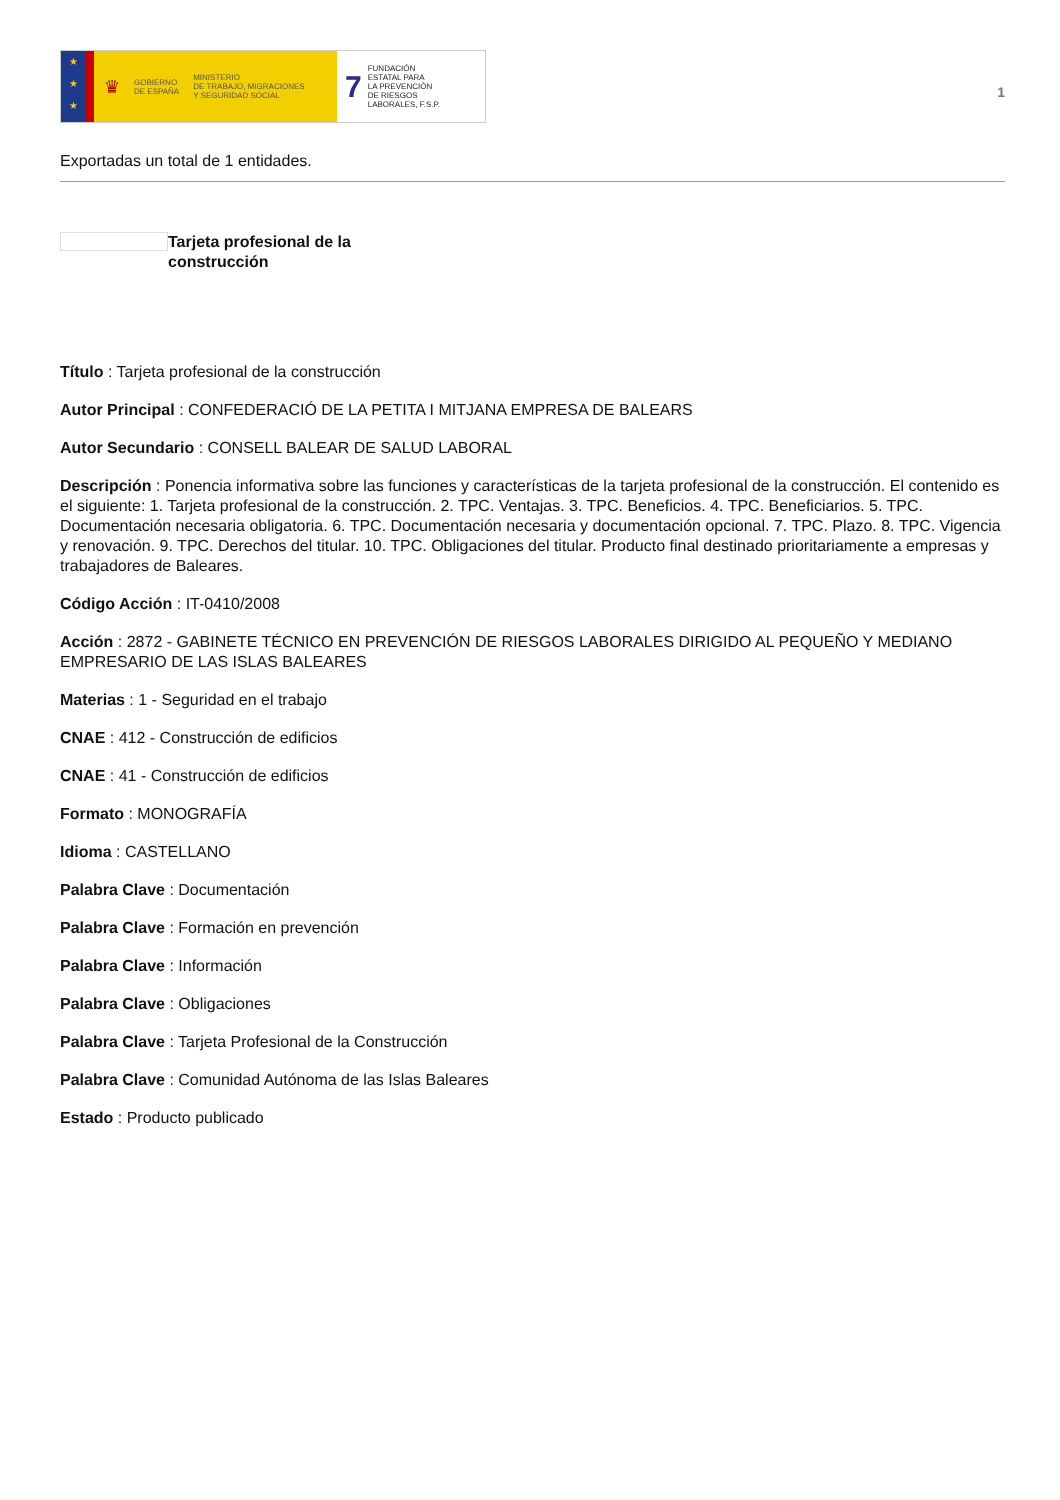★
★
★
♛ GOBIERNO
DE ESPAÑA MINISTERIO
DE TRABAJO, MIGRACIONES
Y SEGURIDAD SOCIAL
7 FUNDACIÓN
ESTATAL PARA
LA PREVENCIÓN
DE RIESGOS
LABORALES, F.S.P.
1
Exportadas un total de 1 entidades.
Tarjeta profesional de la
construcción
Título : Tarjeta profesional de la construcción
Autor Principal : CONFEDERACIÓ DE LA PETITA I MITJANA EMPRESA DE BALEARS
Autor Secundario : CONSELL BALEAR DE SALUD LABORAL
Descripción : Ponencia informativa sobre las funciones y características de la tarjeta profesional de la construcción. El contenido es el siguiente: 1. Tarjeta profesional de la construcción. 2. TPC. Ventajas. 3. TPC. Beneficios. 4. TPC. Beneficiarios. 5. TPC. Documentación necesaria obligatoria. 6. TPC. Documentación necesaria y documentación opcional. 7. TPC. Plazo. 8. TPC. Vigencia y renovación. 9. TPC. Derechos del titular. 10. TPC. Obligaciones del titular. Producto final destinado prioritariamente a empresas y trabajadores de Baleares.
Código Acción : IT-0410/2008
Acción : 2872 - GABINETE TÉCNICO EN PREVENCIÓN DE RIESGOS LABORALES DIRIGIDO AL PEQUEÑO Y MEDIANO EMPRESARIO DE LAS ISLAS BALEARES
Materias : 1 - Seguridad en el trabajo
CNAE : 412 - Construcción de edificios
CNAE : 41 - Construcción de edificios
Formato : MONOGRAFÍA
Idioma : CASTELLANO
Palabra Clave : Documentación
Palabra Clave : Formación en prevención
Palabra Clave : Información
Palabra Clave : Obligaciones
Palabra Clave : Tarjeta Profesional de la Construcción
Palabra Clave : Comunidad Autónoma de las Islas Baleares
Estado : Producto publicado